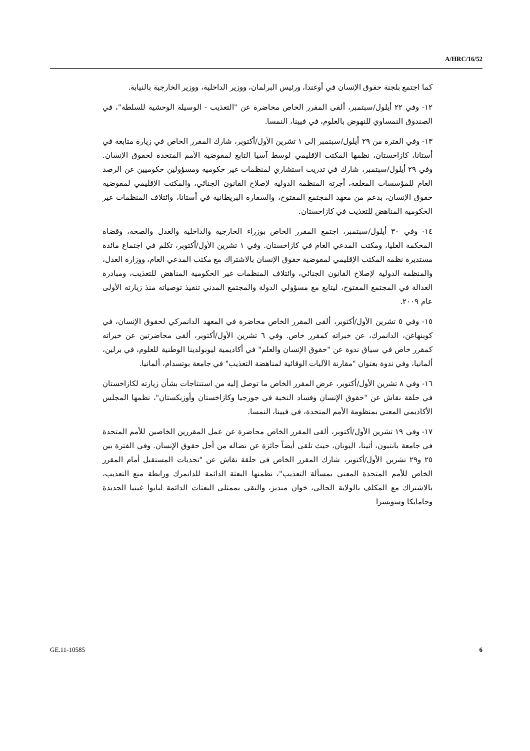A/HRC/16/52
كما اجتمع بلجنة حقوق الإنسان في أوغندا، ورئيس البرلمان، ووزير الداخلية، ووزير الخارجية بالنيابة.
١٢- وفي ٢٢ أيلول/سبتمبر، ألقى المقرر الخاص محاضرة عن "التعذيب - الوسيلة الوحشية للسلطة"، في الصندوق النمساوي للنهوض بالعلوم، في فيينا، النمسا.
١٣- وفي الفترة من ٢٩ أيلول/سبتمبر إلى ١ تشرين الأول/أكتوبر، شارك المقرر الخاص في زيارة متابعة في أستانا، كازاخستان، نظمها المكتب الإقليمي لوسط آسيا التابع لمفوضية الأمم المتحدة لحقوق الإنسان. وفي ٢٩ أيلول/سبتمبر، شارك في تدريب استشاري لمنظمات غير حكومية ومسؤولين حكوميين عن الرصد العام للمؤسسات المغلقة، أجرته المنظمة الدولية لإصلاح القانون الجنائي، والمكتب الإقليمي لمفوضية حقوق الإنسان، بدعم من معهد المجتمع المفتوح، والسفارة البريطانية في أستانا، وائتلاف المنظمات غير الحكومية المناهض للتعذيب في كازاخستان.
١٤- وفي ٣٠ أيلول/سبتمبر، اجتمع المقرر الخاص بوزراء الخارجية والداخلية والعدل والصحة، وقضاة المحكمة العليا، ومكتب المدعي العام في كازاخستان. وفي ١ تشرين الأول/أكتوبر، تكلم في اجتماع مائدة مستديرة نظمه المكتب الإقليمي لمفوضية حقوق الإنسان بالاشتراك مع مكتب المدعي العام، ووزارة العدل، والمنظمة الدولية لإصلاح القانون الجنائي، وائتلاف المنظمات غير الحكومية المناهض للتعذيب، ومبادرة العدالة في المجتمع المفتوح، ليتابع مع مسؤولي الدولة والمجتمع المدني تنفيذ توصياته منذ زيارته الأولى عام ٢٠٠٩.
١٥- وفي ٥ تشرين الأول/أكتوبر، ألقى المقرر الخاص محاضرة في المعهد الدانمركي لحقوق الإنسان، في كوبنهاغن، الدانمرك، عن خبراته كمقرر خاص. وفي ٦ تشرين الأول/أكتوبر، ألقى محاضرتين عن خبراته كمقرر خاص في سياق ندوة عن "حقوق الإنسان والعلم" في أكاديمية ليوبولدينا الوطنية للعلوم، في برلين، ألمانيا، وفي ندوة بعنوان "مقارنة الآليات الوقائية لمناهضة التعذيب" في جامعة بوتسدام، ألمانيا.
١٦- وفي ٨ تشرين الأول/أكتوبر، عرض المقرر الخاص ما توصل إليه من استنتاجات بشأن زيارته لكازاخستان في حلقة نقاش عن "حقوق الإنسان وفساد النخبة في جورجيا وكازاخستان وأوزبكستان"، نظمها المجلس الأكاديمي المعني بمنظومة الأمم المتحدة، في فيينا، النمسا.
١٧- وفي ١٩ تشرين الأول/أكتوبر، ألقى المقرر الخاص محاضرة عن عمل المقررين الخاصين للأمم المتحدة في جامعة بانتيون، أثينا، اليونان، حيث تلقى أيضاً جائزة عن نضاله من أجل حقوق الإنسان. وفي الفترة بين ٢٥ و٢٩ تشرين الأول/أكتوبر، شارك المقرر الخاص في حلقة نقاش عن "تحديات المستقبل أمام المقرر الخاص للأمم المتحدة المعني بمسألة التعذيب"، نظمتها البعثة الدائمة للدانمرك ورابطة منع التعذيب، بالاشتراك مع المكلف بالولاية الحالي، خوان منديز، والتقى بممثلي البعثات الدائمة لبابوا غينيا الجديدة وجامايكا وسويسرا
GE.11-10585 6